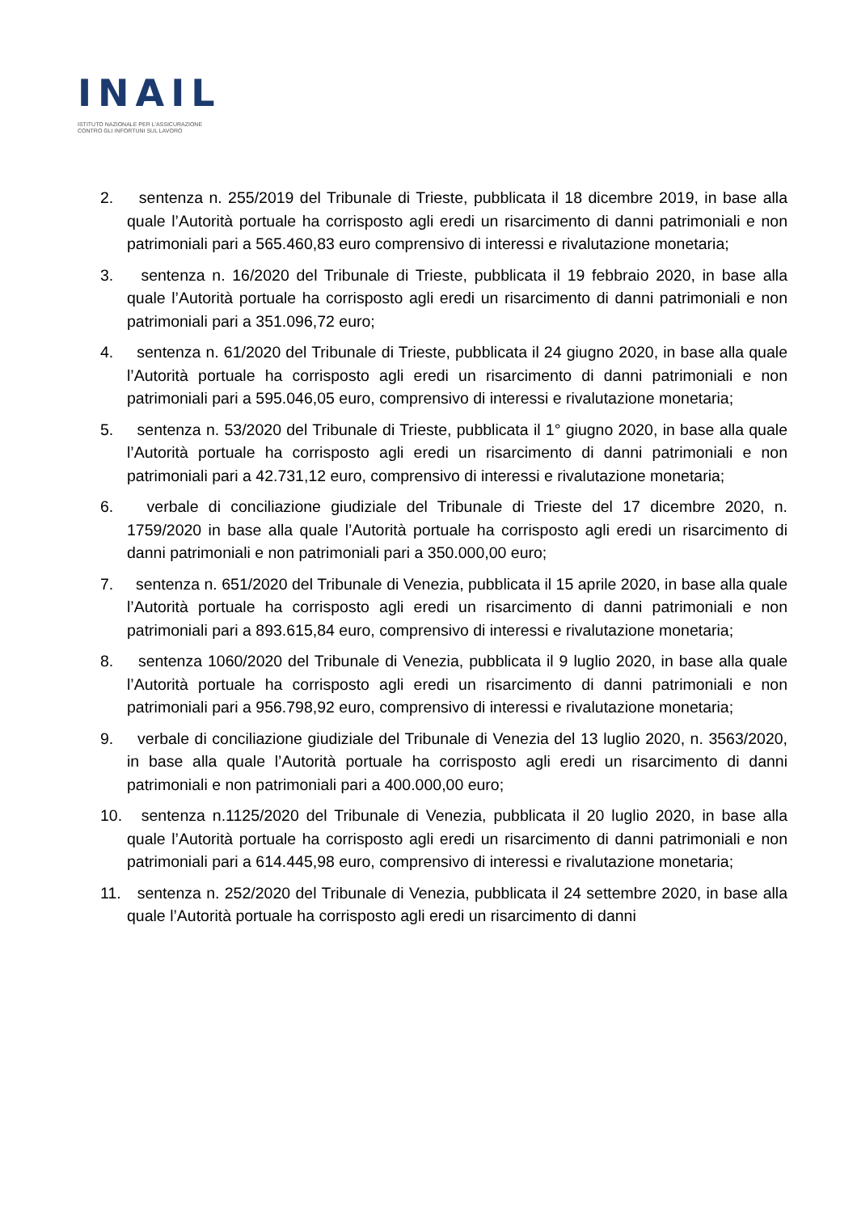INAIL
ISTITUTO NAZIONALE PER L'ASSICURAZIONE
CONTRO GLI INFORTUNI SUL LAVORO
2. sentenza n. 255/2019 del Tribunale di Trieste, pubblicata il 18 dicembre 2019, in base alla quale l’Autorità portuale ha corrisposto agli eredi un risarcimento di danni patrimoniali e non patrimoniali pari a 565.460,83 euro comprensivo di interessi e rivalutazione monetaria;
3. sentenza n. 16/2020 del Tribunale di Trieste, pubblicata il 19 febbraio 2020, in base alla quale l’Autorità portuale ha corrisposto agli eredi un risarcimento di danni patrimoniali e non patrimoniali pari a 351.096,72 euro;
4. sentenza n. 61/2020 del Tribunale di Trieste, pubblicata il 24 giugno 2020, in base alla quale l’Autorità portuale ha corrisposto agli eredi un risarcimento di danni patrimoniali e non patrimoniali pari a 595.046,05 euro, comprensivo di interessi e rivalutazione monetaria;
5. sentenza n. 53/2020 del Tribunale di Trieste, pubblicata il 1° giugno 2020, in base alla quale l’Autorità portuale ha corrisposto agli eredi un risarcimento di danni patrimoniali e non patrimoniali pari a 42.731,12 euro, comprensivo di interessi e rivalutazione monetaria;
6. verbale di conciliazione giudiziale del Tribunale di Trieste del 17 dicembre 2020, n. 1759/2020 in base alla quale l’Autorità portuale ha corrisposto agli eredi un risarcimento di danni patrimoniali e non patrimoniali pari a 350.000,00 euro;
7. sentenza n. 651/2020 del Tribunale di Venezia, pubblicata il 15 aprile 2020, in base alla quale l’Autorità portuale ha corrisposto agli eredi un risarcimento di danni patrimoniali e non patrimoniali pari a 893.615,84 euro, comprensivo di interessi e rivalutazione monetaria;
8. sentenza 1060/2020 del Tribunale di Venezia, pubblicata il 9 luglio 2020, in base alla quale l’Autorità portuale ha corrisposto agli eredi un risarcimento di danni patrimoniali e non patrimoniali pari a 956.798,92 euro, comprensivo di interessi e rivalutazione monetaria;
9. verbale di conciliazione giudiziale del Tribunale di Venezia del 13 luglio 2020, n. 3563/2020, in base alla quale l’Autorità portuale ha corrisposto agli eredi un risarcimento di danni patrimoniali e non patrimoniali pari a 400.000,00 euro;
10. sentenza n.1125/2020 del Tribunale di Venezia, pubblicata il 20 luglio 2020, in base alla quale l’Autorità portuale ha corrisposto agli eredi un risarcimento di danni patrimoniali e non patrimoniali pari a 614.445,98 euro, comprensivo di interessi e rivalutazione monetaria;
11. sentenza n. 252/2020 del Tribunale di Venezia, pubblicata il 24 settembre 2020, in base alla quale l’Autorità portuale ha corrisposto agli eredi un risarcimento di danni